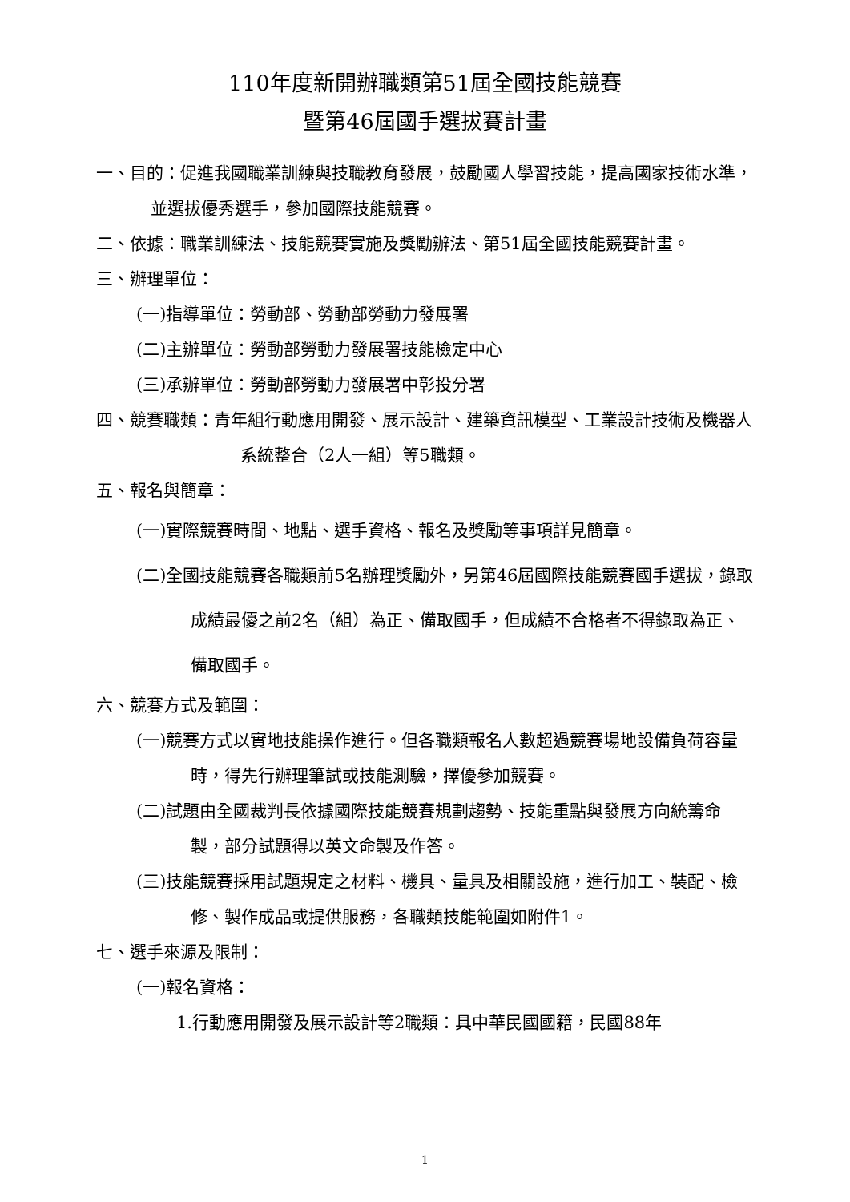110年度新開辦職類第51屆全國技能競賽
暨第46屆國手選拔賽計畫
一、目的：促進我國職業訓練與技職教育發展，鼓勵國人學習技能，提高國家技術水準，並選拔優秀選手，參加國際技能競賽。
二、依據：職業訓練法、技能競賽實施及獎勵辦法、第51屆全國技能競賽計畫。
三、辦理單位：
(一)指導單位：勞動部、勞動部勞動力發展署
(二)主辦單位：勞動部勞動力發展署技能檢定中心
(三)承辦單位：勞動部勞動力發展署中彰投分署
四、競賽職類：青年組行動應用開發、展示設計、建築資訊模型、工業設計技術及機器人系統整合（2人一組）等5職類。
五、報名與簡章：
(一)實際競賽時間、地點、選手資格、報名及獎勵等事項詳見簡章。
(二)全國技能競賽各職類前5名辦理獎勵外，另第46屆國際技能競賽國手選拔，錄取成績最優之前2名（組）為正、備取國手，但成績不合格者不得錄取為正、備取國手。
六、競賽方式及範圍：
(一)競賽方式以實地技能操作進行。但各職類報名人數超過競賽場地設備負荷容量時，得先行辦理筆試或技能測驗，擇優參加競賽。
(二)試題由全國裁判長依據國際技能競賽規劃趨勢、技能重點與發展方向統籌命製，部分試題得以英文命製及作答。
(三)技能競賽採用試題規定之材料、機具、量具及相關設施，進行加工、裝配、檢修、製作成品或提供服務，各職類技能範圍如附件1。
七、選手來源及限制：
(一)報名資格：
1.行動應用開發及展示設計等2職類：具中華民國國籍，民國88年
1